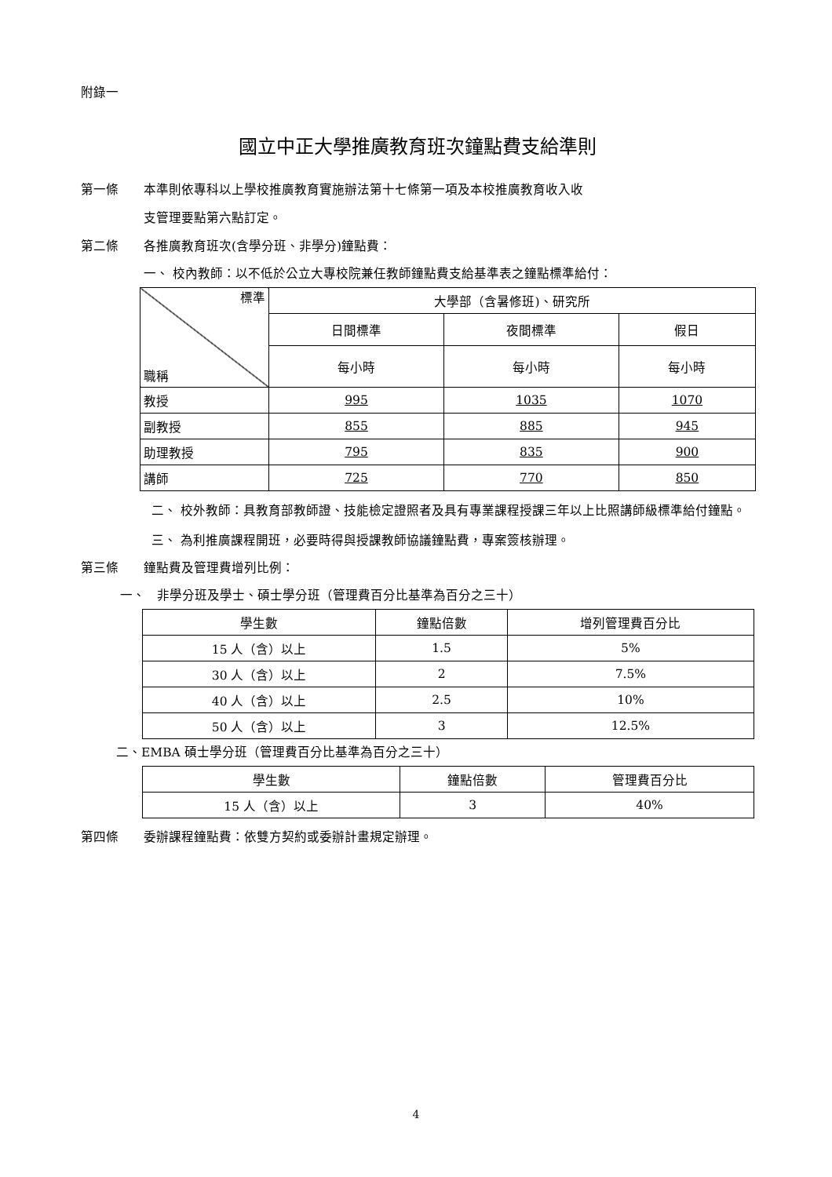附錄一
國立中正大學推廣教育班次鐘點費支給準則
第一條 本準則依專科以上學校推廣教育實施辦法第十七條第一項及本校推廣教育收入收
支管理要點第六點訂定。
第二條 各推廣教育班次(含學分班、非學分)鐘點費：
一、 校內教師：以不低於公立大專校院兼任教師鐘點費支給基準表之鐘點標準給付：
| 標準 職稱 | 大學部（含暑修班)、研究所 | | |
| --- | --- | --- | --- |
| | 日間標準 | 夜間標準 | 假日 |
| | 每小時 | 每小時 | 每小時 |
| 教授 | 995 | 1035 | 1070 |
| 副教授 | 855 | 885 | 945 |
| 助理教授 | 795 | 835 | 900 |
| 講師 | 725 | 770 | 850 |
二、 校外教師：具教育部教師證、技能檢定證照者及具有專業課程授課三年以上比照講師級標準給付鐘點。
三、 為利推廣課程開班，必要時得與授課教師協議鐘點費，專案簽核辦理。
第三條 鐘點費及管理費增列比例：
一、 非學分班及學士、碩士學分班（管理費百分比基準為百分之三十）
| 學生數 | 鐘點倍數 | 增列管理費百分比 |
| --- | --- | --- |
| 15 人（含）以上 | 1.5 | 5% |
| 30 人（含）以上 | 2 | 7.5% |
| 40 人（含）以上 | 2.5 | 10% |
| 50 人（含）以上 | 3 | 12.5% |
二、EMBA 碩士學分班（管理費百分比基準為百分之三十）
| 學生數 | 鐘點倍數 | 管理費百分比 |
| --- | --- | --- |
| 15 人（含）以上 | 3 | 40% |
第四條 委辦課程鐘點費：依雙方契約或委辦計畫規定辦理。
4